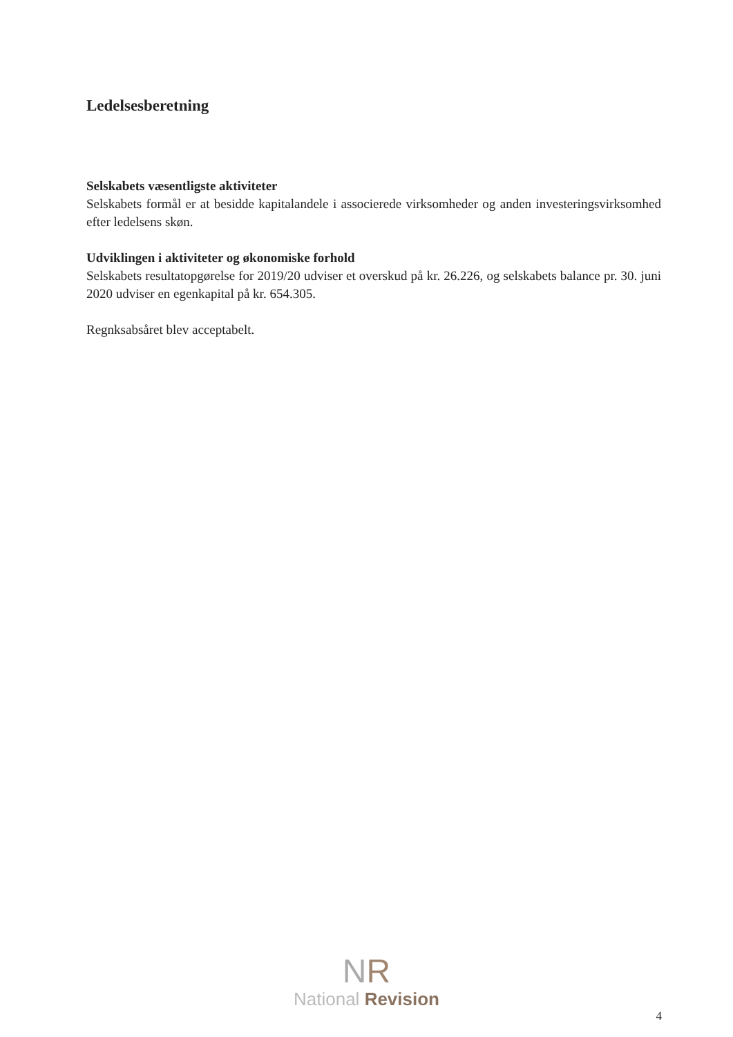Ledelsesberetning
Selskabets væsentligste aktiviteter
Selskabets formål er at besidde kapitalandele i associerede virksomheder og anden investeringsvirksomhed efter ledelsens skøn.
Udviklingen i aktiviteter og økonomiske forhold
Selskabets resultatopgørelse for 2019/20 udviser et overskud på kr. 26.226, og selskabets balance pr. 30. juni 2020 udviser en egenkapital på kr. 654.305.
Regnksabsåret blev acceptabelt.
NR
National Revision
4